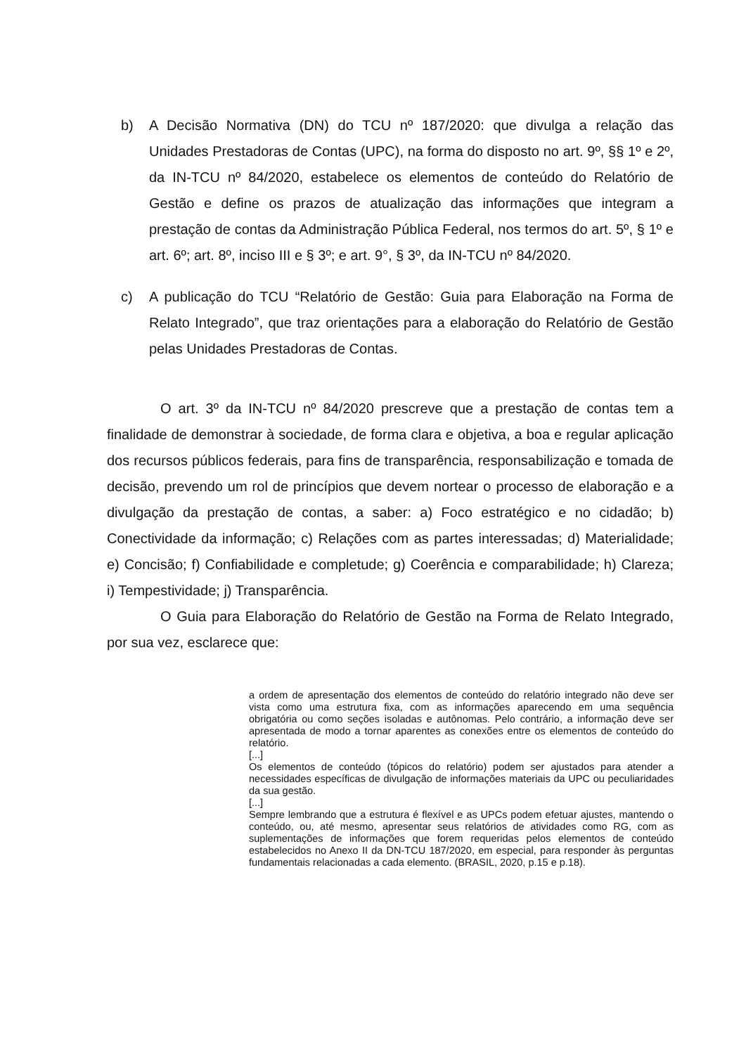b) A Decisão Normativa (DN) do TCU nº 187/2020: que divulga a relação das Unidades Prestadoras de Contas (UPC), na forma do disposto no art. 9º, §§ 1º e 2º, da IN-TCU nº 84/2020, estabelece os elementos de conteúdo do Relatório de Gestão e define os prazos de atualização das informações que integram a prestação de contas da Administração Pública Federal, nos termos do art. 5º, § 1º e art. 6º; art. 8º, inciso III e § 3º; e art. 9°, § 3º, da IN-TCU nº 84/2020.
c) A publicação do TCU “Relatório de Gestão: Guia para Elaboração na Forma de Relato Integrado”, que traz orientações para a elaboração do Relatório de Gestão pelas Unidades Prestadoras de Contas.
O art. 3º da IN-TCU nº 84/2020 prescreve que a prestação de contas tem a finalidade de demonstrar à sociedade, de forma clara e objetiva, a boa e regular aplicação dos recursos públicos federais, para fins de transparência, responsabilização e tomada de decisão, prevendo um rol de princípios que devem nortear o processo de elaboração e a divulgação da prestação de contas, a saber: a) Foco estratégico e no cidadão; b) Conectividade da informação; c) Relações com as partes interessadas; d) Materialidade; e) Concisão; f) Confiabilidade e completude; g) Coerência e comparabilidade; h) Clareza; i) Tempestividade; j) Transparência.
O Guia para Elaboração do Relatório de Gestão na Forma de Relato Integrado, por sua vez, esclarece que:
a ordem de apresentação dos elementos de conteúdo do relatório integrado não deve ser vista como uma estrutura fixa, com as informações aparecendo em uma sequência obrigatória ou como seções isoladas e autônomas. Pelo contrário, a informação deve ser apresentada de modo a tornar aparentes as conexões entre os elementos de conteúdo do relatório.
[...]
Os elementos de conteúdo (tópicos do relatório) podem ser ajustados para atender a necessidades específicas de divulgação de informações materiais da UPC ou peculiaridades da sua gestão.
[...]
Sempre lembrando que a estrutura é flexível e as UPCs podem efetuar ajustes, mantendo o conteúdo, ou, até mesmo, apresentar seus relatórios de atividades como RG, com as suplementações de informações que forem requeridas pelos elementos de conteúdo estabelecidos no Anexo II da DN-TCU 187/2020, em especial, para responder às perguntas fundamentais relacionadas a cada elemento. (BRASIL, 2020, p.15 e p.18).